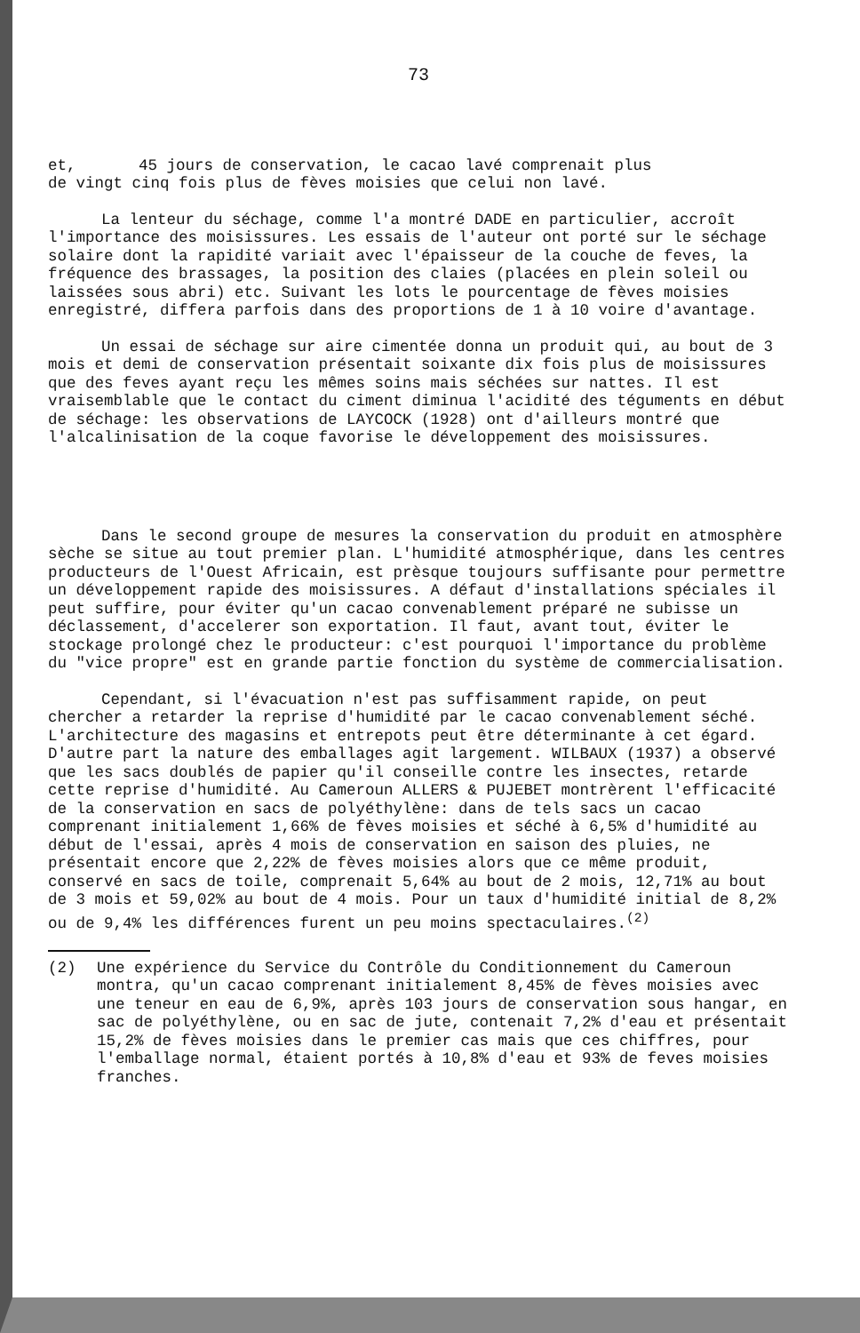73
et, 45 jours de conservation, le cacao lavé comprenait plus
de vingt cinq fois plus de fèves moisies que celui non lavé.
La lenteur du séchage, comme l'a montré DADE en particulier, accroît l'importance des moisissures. Les essais de l'auteur ont porté sur le séchage solaire dont la rapidité variait avec l'épaisseur de la couche de feves, la fréquence des brassages, la position des claies (placées en plein soleil ou laissées sous abri) etc. Suivant les lots le pourcentage de fèves moisies enregistré, differa parfois dans des proportions de 1 à 10 voire d'avantage.
Un essai de séchage sur aire cimentée donna un produit qui, au bout de 3 mois et demi de conservation présentait soixante dix fois plus de moisissures que des feves ayant reçu les mêmes soins mais séchées sur nattes. Il est vraisemblable que le contact du ciment diminua l'acidité des téguments en début de séchage: les observations de LAYCOCK (1928) ont d'ailleurs montré que l'alcalinisation de la coque favorise le développement des moisissures.
Dans le second groupe de mesures la conservation du produit en atmosphère sèche se situe au tout premier plan. L'humidité atmosphérique, dans les centres producteurs de l'Ouest Africain, est prèsque toujours suffisante pour permettre un développement rapide des moisissures. A défaut d'installations spéciales il peut suffire, pour éviter qu'un cacao convenablement préparé ne subisse un déclassement, d'accelerer son exportation. Il faut, avant tout, éviter le stockage prolongé chez le producteur: c'est pourquoi l'importance du problème du "vice propre" est en grande partie fonction du système de commercialisation.
Cependant, si l'évacuation n'est pas suffisamment rapide, on peut chercher a retarder la reprise d'humidité par le cacao convenablement séché. L'architecture des magasins et entrepots peut être déterminante à cet égard. D'autre part la nature des emballages agit largement. WILBAUX (1937) a observé que les sacs doublés de papier qu'il conseille contre les insectes, retarde cette reprise d'humidité. Au Cameroun ALLERS & PUJEBET montrèrent l'efficacité de la conservation en sacs de polyéthylène: dans de tels sacs un cacao comprenant initialement 1,66% de fèves moisies et séché à 6,5% d'humidité au début de l'essai, après 4 mois de conservation en saison des pluies, ne présentait encore que 2,22% de fèves moisies alors que ce même produit, conservé en sacs de toile, comprenait 5,64% au bout de 2 mois, 12,71% au bout de 3 mois et 59,02% au bout de 4 mois. Pour un taux d'humidité initial de 8,2% ou de 9,4% les différences furent un peu moins spectaculaires.<sup>(2)</sup>
(2) Une expérience du Service du Contrôle du Conditionnement du Cameroun montra, qu'un cacao comprenant initialement 8,45% de fèves moisies avec une teneur en eau de 6,9%, après 103 jours de conservation sous hangar, en sac de polyéthylène, ou en sac de jute, contenait 7,2% d'eau et présentait 15,2% de fèves moisies dans le premier cas mais que ces chiffres, pour l'emballage normal, étaient portés à 10,8% d'eau et 93% de feves moisies franches.